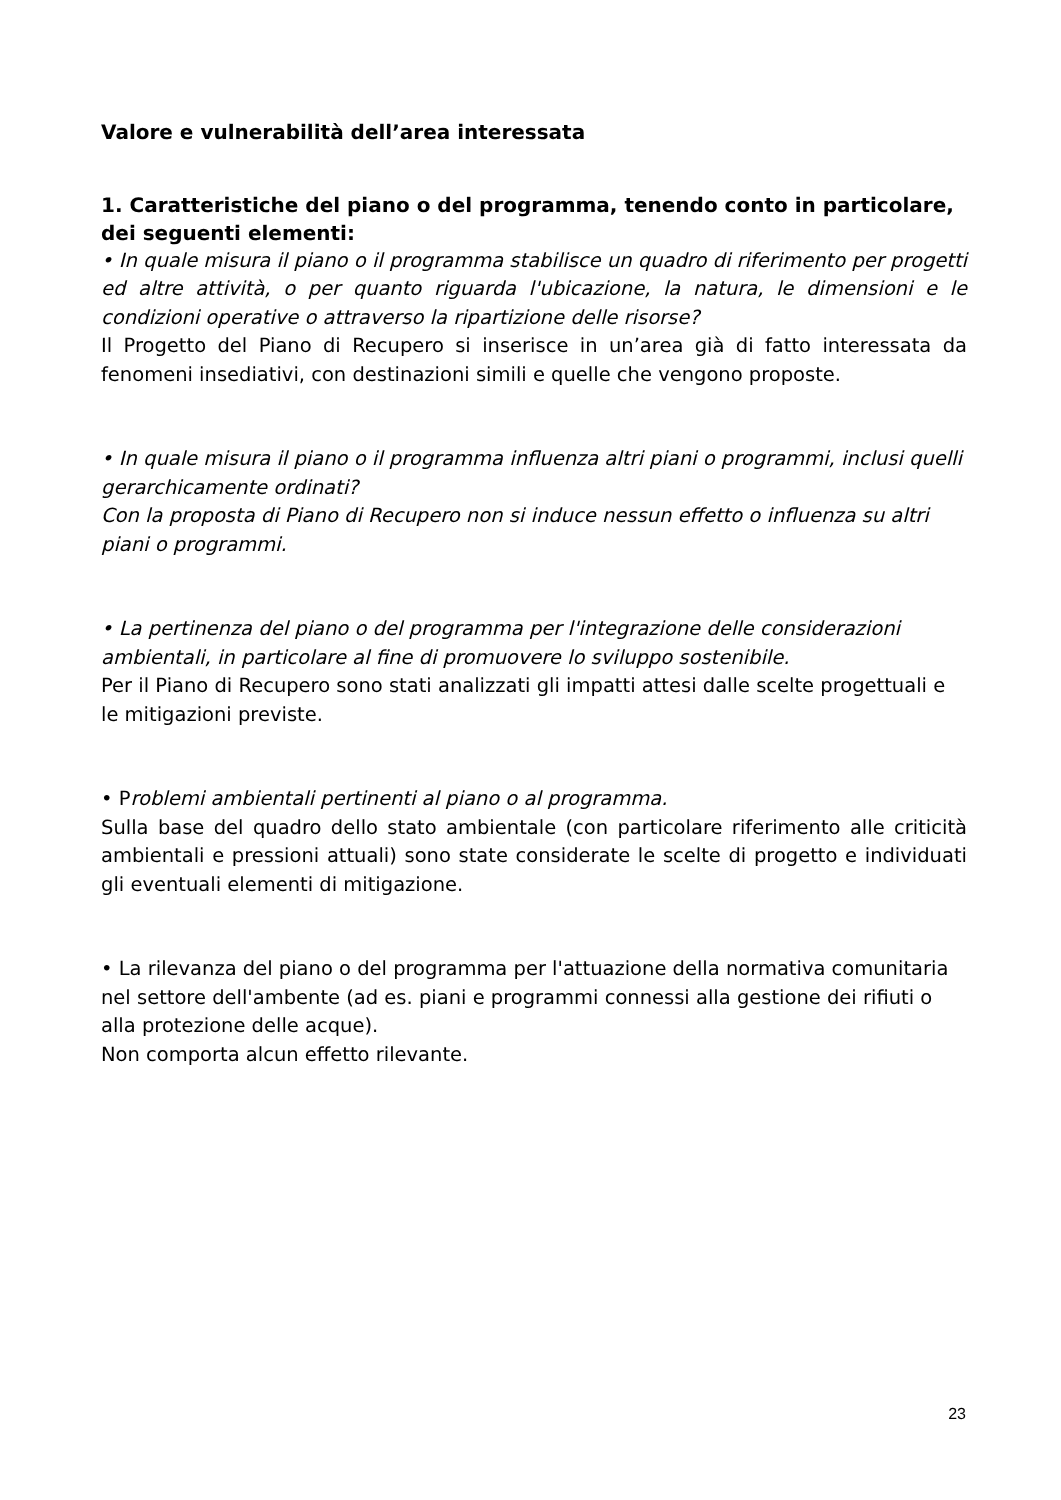Valore e vulnerabilità dell’area interessata
1. Caratteristiche del piano o del programma, tenendo conto in particolare, dei seguenti elementi:
• In quale misura il piano o il programma stabilisce un quadro di riferimento per progetti ed altre attività, o per quanto riguarda l'ubicazione, la natura, le dimensioni e le condizioni operative o attraverso la ripartizione delle risorse?
Il Progetto del Piano di Recupero si inserisce in un’area già di fatto interessata da fenomeni insediativi, con destinazioni simili e quelle che vengono proposte.
• In quale misura il piano o il programma influenza altri piani o programmi, inclusi quelli gerarchicamente ordinati?
Con la proposta di Piano di Recupero non si induce nessun effetto o influenza su altri piani o programmi.
• La pertinenza del piano o del programma per l'integrazione delle considerazioni ambientali, in particolare al fine di promuovere lo sviluppo sostenibile.
Per il Piano di Recupero sono stati analizzati gli impatti attesi dalle scelte progettuali e le mitigazioni previste.
• Problemi ambientali pertinenti al piano o al programma.
Sulla base del quadro dello stato ambientale (con particolare riferimento alle criticità ambientali e pressioni attuali) sono state considerate le scelte di progetto e individuati gli eventuali elementi di mitigazione.
• La rilevanza del piano o del programma per l'attuazione della normativa comunitaria nel settore dell'ambente (ad es. piani e programmi connessi alla gestione dei rifiuti o alla protezione delle acque).
Non comporta alcun effetto rilevante.
23